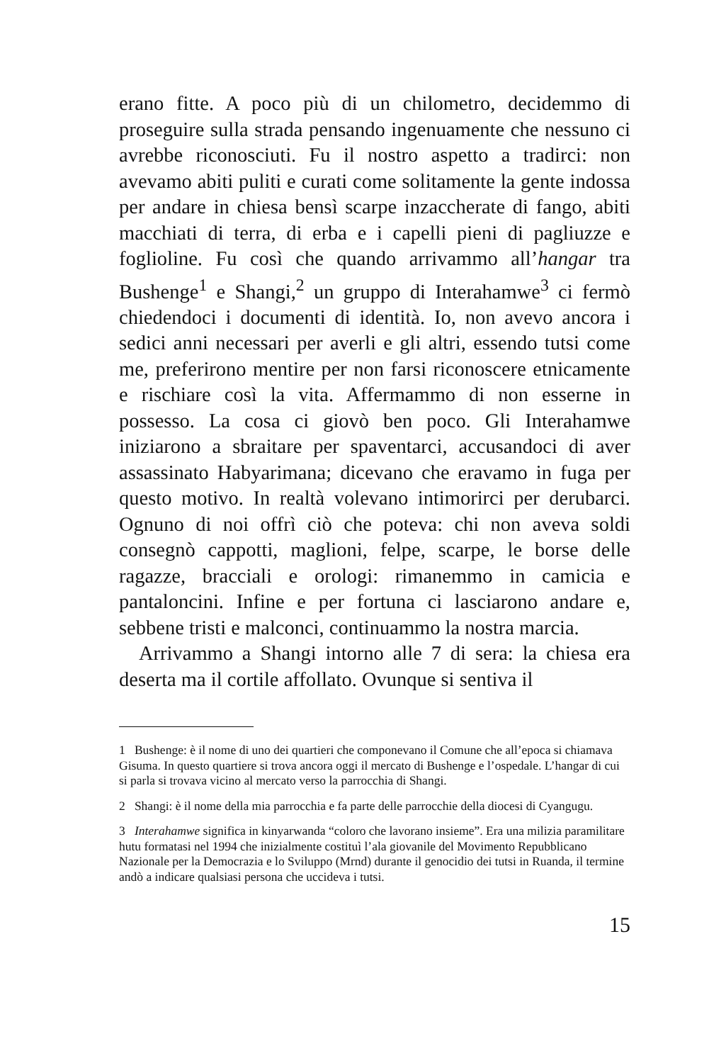erano fitte. A poco più di un chilometro, decidemmo di proseguire sulla strada pensando ingenuamente che nessuno ci avrebbe riconosciuti. Fu il nostro aspetto a tradirci: non avevamo abiti puliti e curati come solitamente la gente indossa per andare in chiesa bensì scarpe inzaccherate di fango, abiti macchiati di terra, di erba e i capelli pieni di pagliuzze e foglioline. Fu così che quando arrivammo all’hangar tra Bushenge<sup>1</sup> e Shangi,<sup>2</sup> un gruppo di Interahamwe<sup>3</sup> ci fermò chiedendoci i documenti di identità. Io, non avevo ancora i sedici anni necessari per averli e gli altri, essendo tutsi come me, preferirono mentire per non farsi riconoscere etnicamente e rischiare così la vita. Affermammo di non esserne in possesso. La cosa ci giovò ben poco. Gli Interahamwe iniziarono a sbraitare per spaventarci, accusandoci di aver assassinato Habyarimana; dicevano che eravamo in fuga per questo motivo. In realtà volevano intimorirci per derubarci. Ognuno di noi offrì ciò che poteva: chi non aveva soldi consegnò cappotti, maglioni, felpe, scarpe, le borse delle ragazze, bracciali e orologi: rimanemmo in camicia e pantaloncini. Infine e per fortuna ci lasciarono andare e, sebbene tristi e malconci, continuammo la nostra marcia.
Arrivammo a Shangi intorno alle 7 di sera: la chiesa era deserta ma il cortile affollato. Ovunque si sentiva il
1 Bushenge: è il nome di uno dei quartieri che componevano il Comune che all’epoca si chiamava Gisuma. In questo quartiere si trova ancora oggi il mercato di Bushenge e l’ospedale. L’hangar di cui si parla si trovava vicino al mercato verso la parrocchia di Shangi.
2 Shangi: è il nome della mia parrocchia e fa parte delle parrocchie della diocesi di Cyangugu.
3 Interahamwe significa in kinyarwanda “coloro che lavorano insieme”. Era una milizia paramilitare hutu formatasi nel 1994 che inizialmente costituì l’ala giovanile del Movimento Repubblicano Nazionale per la Democrazia e lo Sviluppo (Mrnd) durante il genocidio dei tutsi in Ruanda, il termine andò a indicare qualsiasi persona che uccideva i tutsi.
15